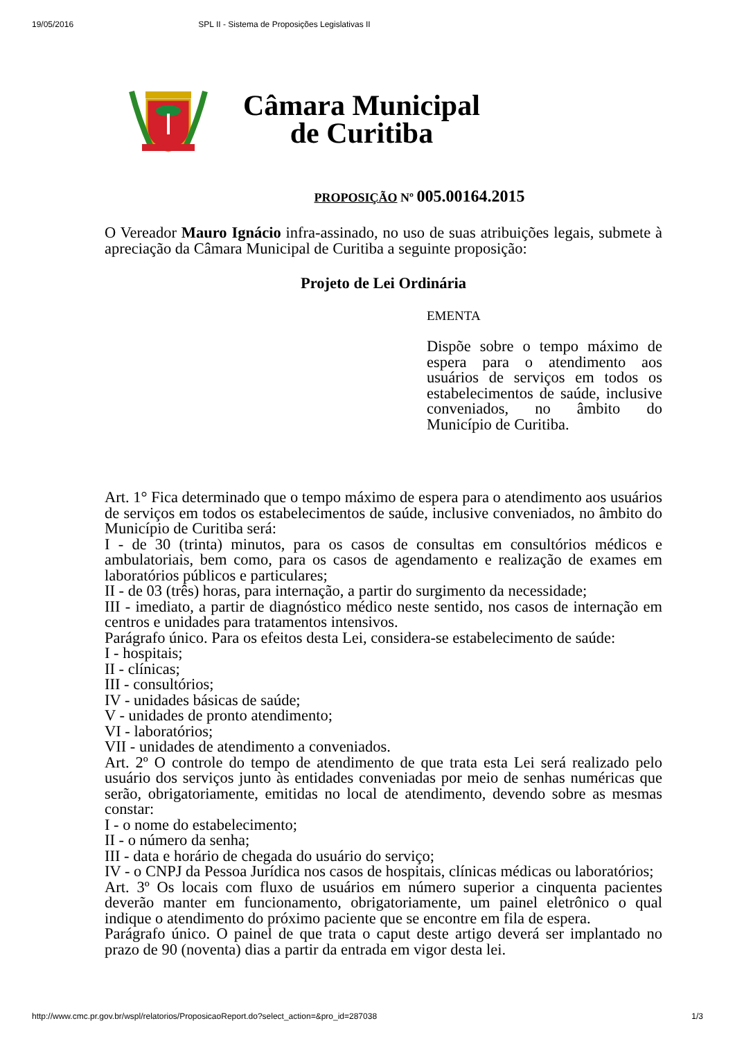19/05/2016 SPL II - Sistema de Proposições Legislativas II
Câmara Municipal
de Curitiba
PROPOSIÇÃO Nº 005.00164.2015
O Vereador Mauro Ignácio infra-assinado, no uso de suas atribuições legais, submete à apreciação da Câmara Municipal de Curitiba a seguinte proposição:
Projeto de Lei Ordinária
EMENTA
Dispõe sobre o tempo máximo de espera para o atendimento aos usuários de serviços em todos os estabelecimentos de saúde, inclusive conveniados, no âmbito do Município de Curitiba.
Art. 1° Fica determinado que o tempo máximo de espera para o atendimento aos usuários de serviços em todos os estabelecimentos de saúde, inclusive conveniados, no âmbito do Município de Curitiba será:
I - de 30 (trinta) minutos, para os casos de consultas em consultórios médicos e ambulatoriais, bem como, para os casos de agendamento e realização de exames em laboratórios públicos e particulares;
II - de 03 (três) horas, para internação, a partir do surgimento da necessidade;
III - imediato, a partir de diagnóstico médico neste sentido, nos casos de internação em centros e unidades para tratamentos intensivos.
Parágrafo único. Para os efeitos desta Lei, considera-se estabelecimento de saúde:
I - hospitais;
II - clínicas;
III - consultórios;
IV - unidades básicas de saúde;
V - unidades de pronto atendimento;
VI - laboratórios;
VII - unidades de atendimento a conveniados.
Art. 2º O controle do tempo de atendimento de que trata esta Lei será realizado pelo usuário dos serviços junto às entidades conveniadas por meio de senhas numéricas que serão, obrigatoriamente, emitidas no local de atendimento, devendo sobre as mesmas constar:
I - o nome do estabelecimento;
II - o número da senha;
III - data e horário de chegada do usuário do serviço;
IV - o CNPJ da Pessoa Jurídica nos casos de hospitais, clínicas médicas ou laboratórios;
Art. 3º Os locais com fluxo de usuários em número superior a cinquenta pacientes deverão manter em funcionamento, obrigatoriamente, um painel eletrônico o qual indique o atendimento do próximo paciente que se encontre em fila de espera.
Parágrafo único. O painel de que trata o caput deste artigo deverá ser implantado no prazo de 90 (noventa) dias a partir da entrada em vigor desta lei.
http://www.cmc.pr.gov.br/wspl/relatorios/ProposicaoReport.do?select_action=&pro_id=287038 1/3